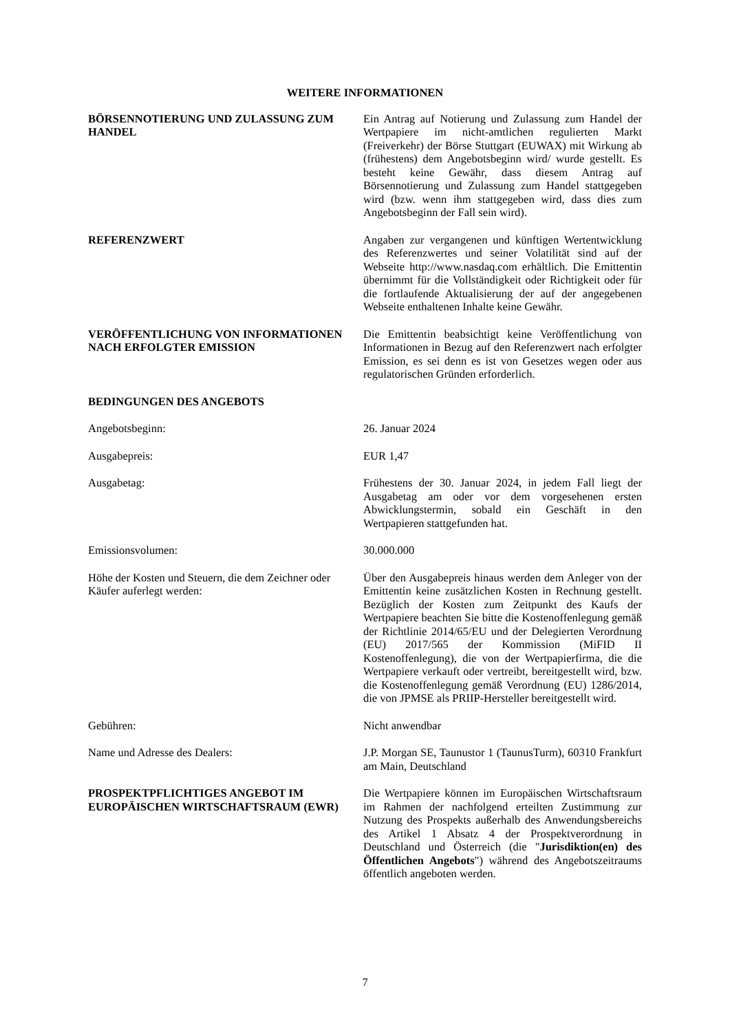WEITERE INFORMATIONEN
BÖRSENNOTIERUNG UND ZULASSUNG ZUM HANDEL Ein Antrag auf Notierung und Zulassung zum Handel der Wertpapiere im nicht-amtlichen regulierten Markt (Freiverkehr) der Börse Stuttgart (EUWAX) mit Wirkung ab (frühestens) dem Angebotsbeginn wird/ wurde gestellt. Es besteht keine Gewähr, dass diesem Antrag auf Börsennotierung und Zulassung zum Handel stattgegeben wird (bzw. wenn ihm stattgegeben wird, dass dies zum Angebotsbeginn der Fall sein wird).
REFERENZWERT Angaben zur vergangenen und künftigen Wertentwicklung des Referenzwertes und seiner Volatilität sind auf der Webseite http://www.nasdaq.com erhältlich. Die Emittentin übernimmt für die Vollständigkeit oder Richtigkeit oder für die fortlaufende Aktualisierung der auf der angegebenen Webseite enthaltenen Inhalte keine Gewähr.
VERÖFFENTLICHUNG VON INFORMATIONEN NACH ERFOLGTER EMISSION
Die Emittentin beabsichtigt keine Veröffentlichung von Informationen in Bezug auf den Referenzwert nach erfolgter Emission, es sei denn es ist von Gesetzes wegen oder aus regulatorischen Gründen erforderlich.
BEDINGUNGEN DES ANGEBOTS
Angebotsbeginn: 26. Januar 2024
Ausgabepreis: EUR 1,47
Ausgabetag: Frühestens der 30. Januar 2024, in jedem Fall liegt der Ausgabetag am oder vor dem vorgesehenen ersten Abwicklungstermin, sobald ein Geschäft in den Wertpapieren stattgefunden hat.
Emissionsvolumen: 30.000.000
Höhe der Kosten und Steuern, die dem Zeichner oder Käufer auferlegt werden:
Über den Ausgabepreis hinaus werden dem Anleger von der Emittentin keine zusätzlichen Kosten in Rechnung gestellt. Bezüglich der Kosten zum Zeitpunkt des Kaufs der Wertpapiere beachten Sie bitte die Kostenoffenlegung gemäß der Richtlinie 2014/65/EU und der Delegierten Verordnung (EU) 2017/565 der Kommission (MiFID II Kostenoffenlegung), die von der Wertpapierfirma, die die Wertpapiere verkauft oder vertreibt, bereitgestellt wird, bzw. die Kostenoffenlegung gemäß Verordnung (EU) 1286/2014, die von JPMSE als PRIIP-Hersteller bereitgestellt wird.
Gebühren: Nicht anwendbar
Name und Adresse des Dealers: J.P. Morgan SE, Taunustor 1 (TaunusTurm), 60310 Frankfurt am Main, Deutschland
PROSPEKTPFLICHTIGES ANGEBOT IM EUROPÄISCHEN WIRTSCHAFTSRAUM (EWR)
Die Wertpapiere können im Europäischen Wirtschaftsraum im Rahmen der nachfolgend erteilten Zustimmung zur Nutzung des Prospekts außerhalb des Anwendungsbereichs des Artikel 1 Absatz 4 der Prospektverordnung in Deutschland und Österreich (die "Jurisdiktion(en) des Öffentlichen Angebots") während des Angebotszeitraums öffentlich angeboten werden.
7